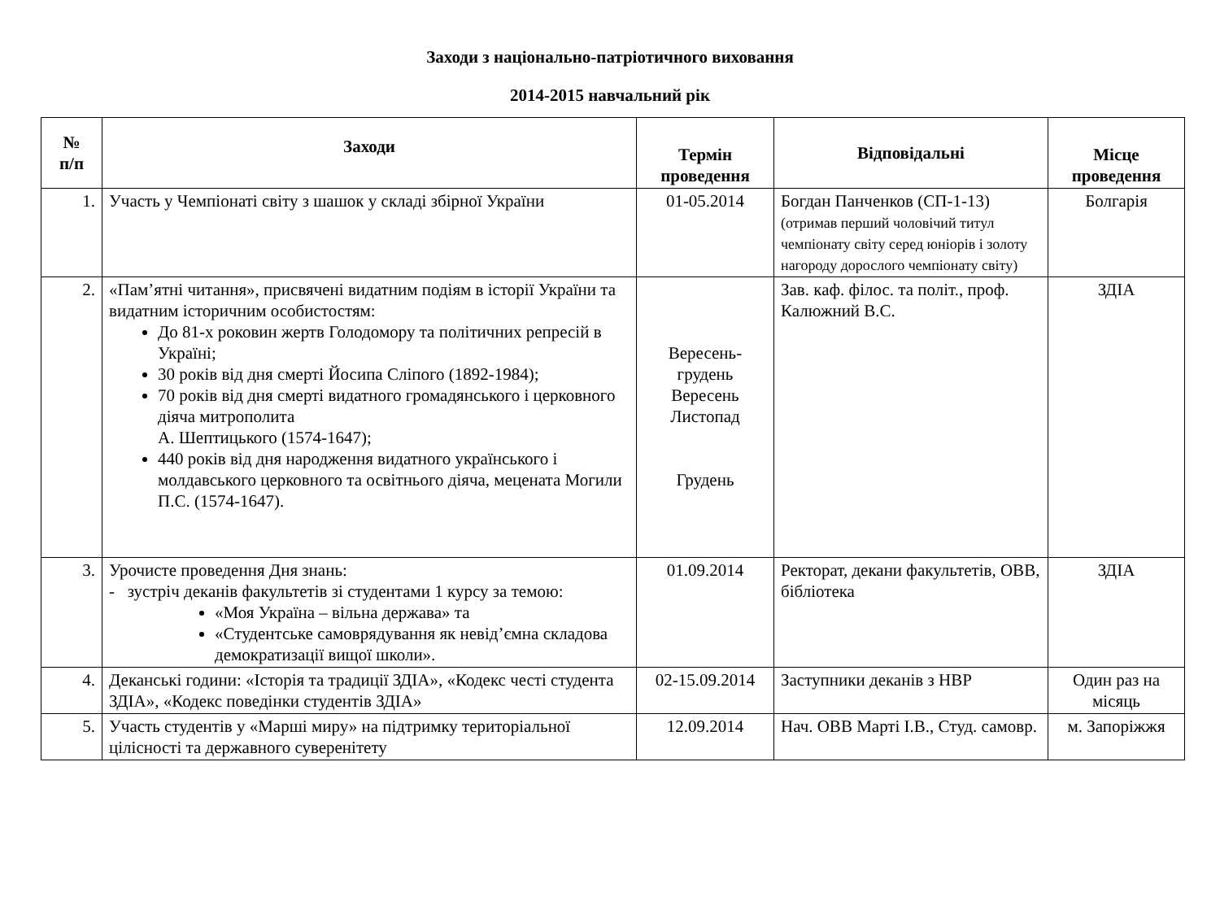Заходи з національно-патріотичного виховання
2014-2015 навчальний рік
| № п/п | Заходи | Термін проведення | Відповідальні | Місце проведення |
| --- | --- | --- | --- | --- |
| 1. | Участь у Чемпіонаті світу з шашок у складі збірної України | 01-05.2014 | Богдан Панченков (СП-1-13) (отримав перший чоловічий титул чемпіонату світу серед юніорів і золоту нагороду дорослого чемпіонату світу) | Болгарія |
| 2. | «Пам’ятні читання», присвячені видатним подіям в історії України та видатним історичним особистостям: До 81-х роковин жертв Голодомору та політичних репресій в Україні; 30 років від дня смерті Йосипа Сліпого (1892-1984); 70 років від дня смерті видатного громадянського і церковного діяча митрополита А. Шептицького (1574-1647); 440 років від дня народження видатного українського і молдавського церковного та освітнього діяча, мецената Могили П.С. (1574-1647). | Вересень-грудень Вересень Листопад Грудень | Зав. каф. філос. та політ., проф. Калюжний В.С. | ЗДІА |
| 3. | Урочисте проведення Дня знань: - зустріч деканів факультетів зі студентами 1 курсу за темою: «Моя Україна – вільна держава» та «Студентське самоврядування як невід’ємна складова демократизації вищої школи». | 01.09.2014 | Ректорат, декани факультетів, ОВВ, бібліотека | ЗДІА |
| 4. | Деканські години: «Історія та традиції ЗДІА», «Кодекс честі студента ЗДІА», «Кодекс поведінки студентів ЗДІА» | 02-15.09.2014 | Заступники деканів з НВР | Один раз на місяць |
| 5. | Участь студентів у «Марші миру» на підтримку територіальної цілісності та державного суверенітету | 12.09.2014 | Нач. ОВВ Марті І.В., Студ. самовр. | м. Запоріжжя |